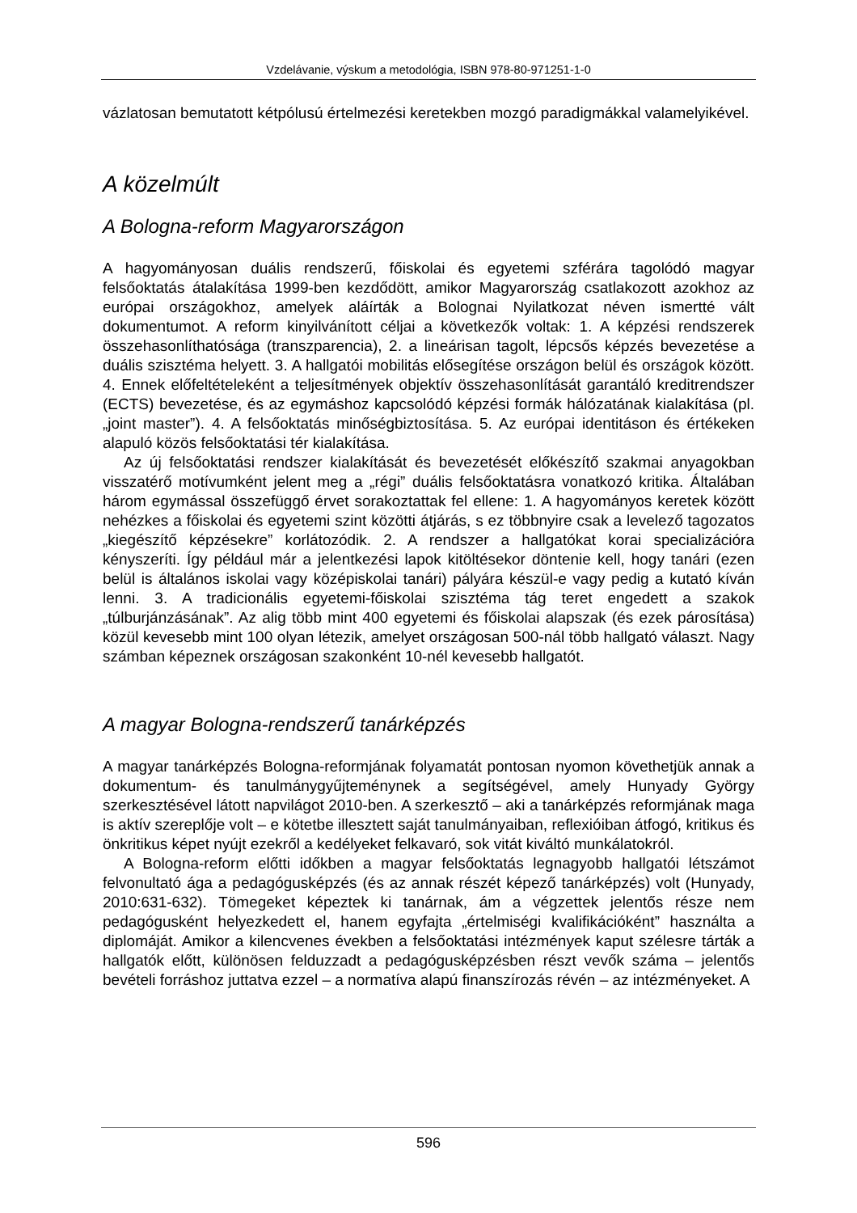Vzdelávanie, výskum a metodológia, ISBN 978-80-971251-1-0
vázlatosan bemutatott kétpólusú értelmezési keretekben mozgó paradigmákkal valamelyikével.
A közelmúlt
A Bologna-reform Magyarországon
A hagyományosan duális rendszerű, főiskolai és egyetemi szférára tagolódó magyar felsőoktatás átalakítása 1999-ben kezdődött, amikor Magyarország csatlakozott azokhoz az európai országokhoz, amelyek aláírták a Bolognai Nyilatkozat néven ismertté vált dokumentumot. A reform kinyilvánított céljai a következők voltak: 1. A képzési rendszerek összehasonlíthatósága (transzparencia), 2. a lineárisan tagolt, lépcsős képzés bevezetése a duális szisztéma helyett. 3. A hallgatói mobilitás elősegítése országon belül és országok között. 4. Ennek előfeltételeként a teljesítmények objektív összehasonlítását garantáló kreditrendszer (ECTS) bevezetése, és az egymáshoz kapcsolódó képzési formák hálózatának kialakítása (pl. „joint master”). 4. A felsőoktatás minőségbiztosítása. 5. Az európai identitáson és értékeken alapuló közös felsőoktatási tér kialakítása.
Az új felsőoktatási rendszer kialakítását és bevezetését előkészítő szakmai anyagokban visszatérő motívumként jelent meg a „régi” duális felsőoktatásra vonatkozó kritika. Általában három egymással összefüggő érvet sorakoztattak fel ellene: 1. A hagyományos keretek között nehézkes a főiskolai és egyetemi szint közötti átjárás, s ez többnyire csak a levelező tagozatos „kiegészítő képzésekre” korlátozódik. 2. A rendszer a hallgatókat korai specializációra kényszeríti. Így például már a jelentkezési lapok kitöltésekor döntenie kell, hogy tanári (ezen belül is általános iskolai vagy középiskolai tanári) pályára készül-e vagy pedig a kutató kíván lenni. 3. A tradicionális egyetemi-főiskolai szisztéma tág teret engedett a szakok „túlburjánzásának”. Az alig több mint 400 egyetemi és főiskolai alapszak (és ezek párosítása) közül kevesebb mint 100 olyan létezik, amelyet országosan 500-nál több hallgató választ. Nagy számban képeznek országosan szakonként 10-nél kevesebb hallgatót.
A magyar Bologna-rendszerű tanárképzés
A magyar tanárképzés Bologna-reformjának folyamatát pontosan nyomon követhetjük annak a dokumentum- és tanulmánygyűjteménynek a segítségével, amely Hunyady György szerkesztésével látott napvilágot 2010-ben. A szerkesztő – aki a tanárképzés reformjának maga is aktív szereplője volt – e kötetbe illesztett saját tanulmányaiban, reflexióiban átfogó, kritikus és önkritikus képet nyújt ezekről a kedélyeket felkavaró, sok vitát kiváltó munkálatokról.
A Bologna-reform előtti időkben a magyar felsőoktatás legnagyobb hallgatói létszámot felvonultató ága a pedagógusképzés (és az annak részét képező tanárképzés) volt (Hunyady, 2010:631-632). Tömegeket képeztek ki tanárnak, ám a végzettek jelentős része nem pedagógusként helyezkedett el, hanem egyfajta „értelmiségi kvalifikációként” használta a diplomáját. Amikor a kilencvenes években a felsőoktatási intézmények kaput szélesre tárták a hallgatók előtt, különösen felduzzadt a pedagógusképzésben részt vevők száma – jelentős bevételi forráshoz juttatva ezzel – a normatíva alapú finanszírozás révén – az intézményeket. A
596